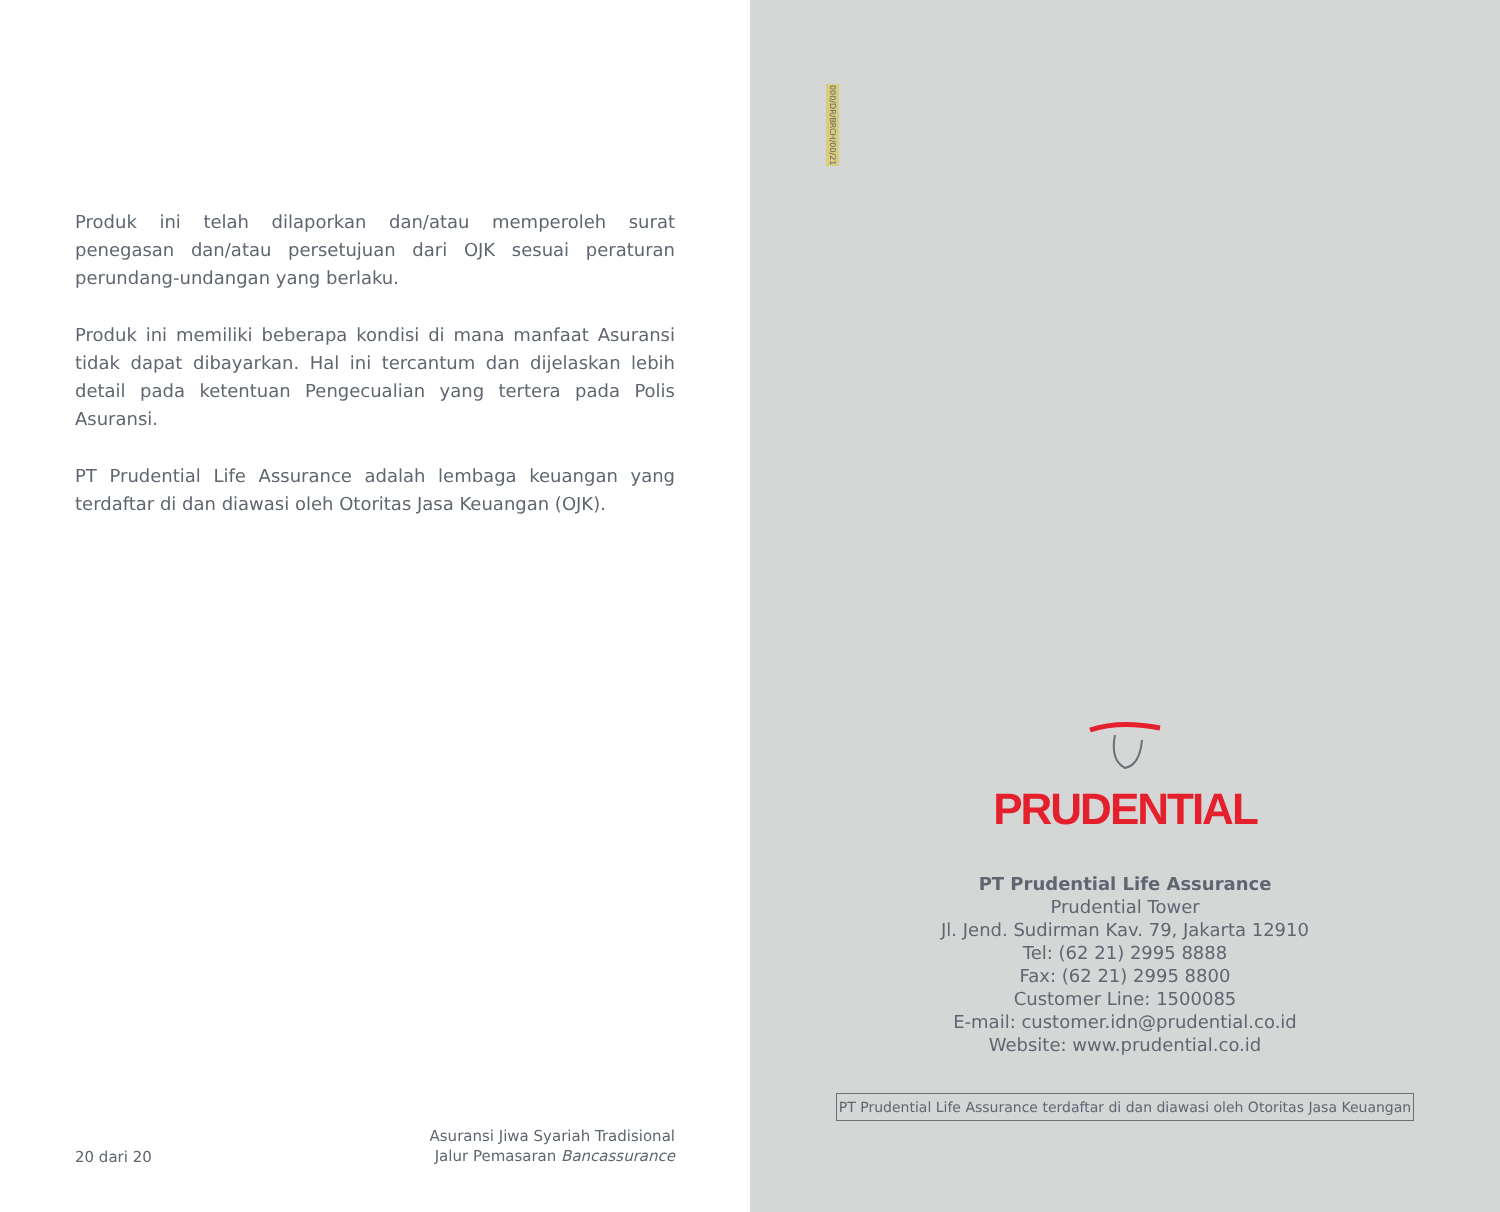Produk ini telah dilaporkan dan/atau memperoleh surat penegasan dan/atau persetujuan dari OJK sesuai peraturan perundang-undangan yang berlaku.
Produk ini memiliki beberapa kondisi di mana manfaat Asuransi tidak dapat dibayarkan. Hal ini tercantum dan dijelaskan lebih detail pada ketentuan Pengecualian yang tertera pada Polis Asuransi.
PT Prudential Life Assurance adalah lembaga keuangan yang terdaftar di dan diawasi oleh Otoritas Jasa Keuangan (OJK).
20 dari 20
Asuransi Jiwa Syariah Tradisional
Jalur Pemasaran Bancassurance
000/DR/BRCH/00/21
PRUDENTIAL
PT Prudential Life Assurance
Prudential Tower
Jl. Jend. Sudirman Kav. 79, Jakarta 12910
Tel: (62 21) 2995 8888
Fax: (62 21) 2995 8800
Customer Line: 1500085
E-mail: customer.idn@prudential.co.id
Website: www.prudential.co.id
PT Prudential Life Assurance terdaftar di dan diawasi oleh Otoritas Jasa Keuangan